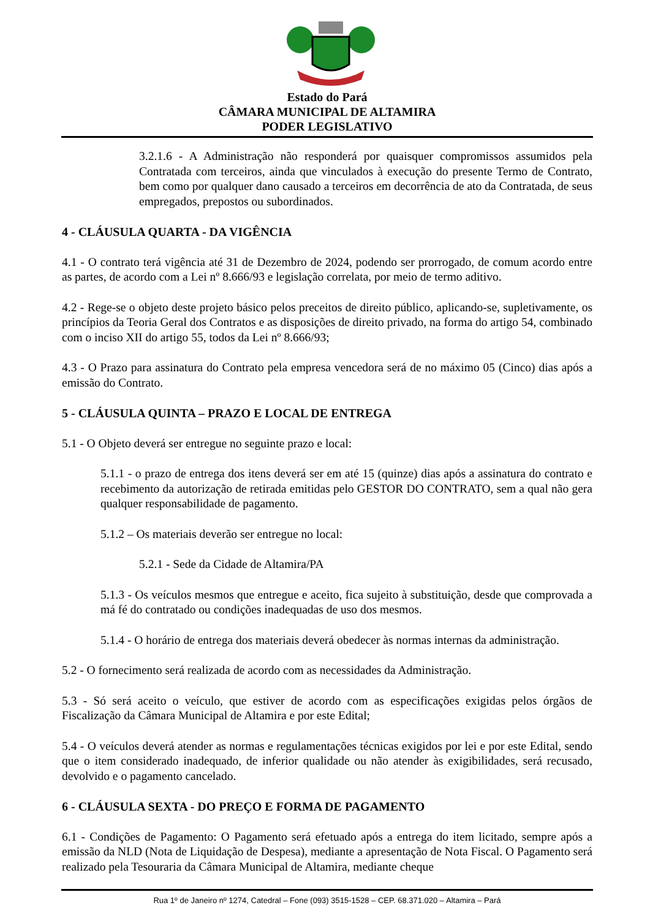Estado do Pará
CÂMARA MUNICIPAL DE ALTAMIRA
PODER LEGISLATIVO
3.2.1.6 - A Administração não responderá por quaisquer compromissos assumidos pela Contratada com terceiros, ainda que vinculados à execução do presente Termo de Contrato, bem como por qualquer dano causado a terceiros em decorrência de ato da Contratada, de seus empregados, prepostos ou subordinados.
4 - CLÁUSULA QUARTA - DA VIGÊNCIA
4.1 - O contrato terá vigência até 31 de Dezembro de 2024, podendo ser prorrogado, de comum acordo entre as partes, de acordo com a Lei nº 8.666/93 e legislação correlata, por meio de termo aditivo.
4.2 - Rege-se o objeto deste projeto básico pelos preceitos de direito público, aplicando-se, supletivamente, os princípios da Teoria Geral dos Contratos e as disposições de direito privado, na forma do artigo 54, combinado com o inciso XII do artigo 55, todos da Lei nº 8.666/93;
4.3 - O Prazo para assinatura do Contrato pela empresa vencedora será de no máximo 05 (Cinco) dias após a emissão do Contrato.
5 - CLÁUSULA QUINTA – PRAZO E LOCAL DE ENTREGA
5.1 - O Objeto deverá ser entregue no seguinte prazo e local:
5.1.1 - o prazo de entrega dos itens deverá ser em até 15 (quinze) dias após a assinatura do contrato e recebimento da autorização de retirada emitidas pelo GESTOR DO CONTRATO, sem a qual não gera qualquer responsabilidade de pagamento.
5.1.2 – Os materiais deverão ser entregue no local:
5.2.1 - Sede da Cidade de Altamira/PA
5.1.3 - Os veículos mesmos que entregue e aceito, fica sujeito à substituição, desde que comprovada a má fé do contratado ou condições inadequadas de uso dos mesmos.
5.1.4 - O horário de entrega dos materiais deverá obedecer às normas internas da administração.
5.2 - O fornecimento será realizada de acordo com as necessidades da Administração.
5.3 - Só será aceito o veículo, que estiver de acordo com as especificações exigidas pelos órgãos de Fiscalização da Câmara Municipal de Altamira e por este Edital;
5.4 - O veículos deverá atender as normas e regulamentações técnicas exigidos por lei e por este Edital, sendo que o item considerado inadequado, de inferior qualidade ou não atender às exigibilidades, será recusado, devolvido e o pagamento cancelado.
6 - CLÁUSULA SEXTA - DO PREÇO E FORMA DE PAGAMENTO
6.1 - Condições de Pagamento: O Pagamento será efetuado após a entrega do item licitado, sempre após a emissão da NLD (Nota de Liquidação de Despesa), mediante a apresentação de Nota Fiscal. O Pagamento será realizado pela Tesouraria da Câmara Municipal de Altamira, mediante cheque
Rua 1º de Janeiro nº 1274, Catedral – Fone (093) 3515-1528 – CEP. 68.371.020 – Altamira – Pará